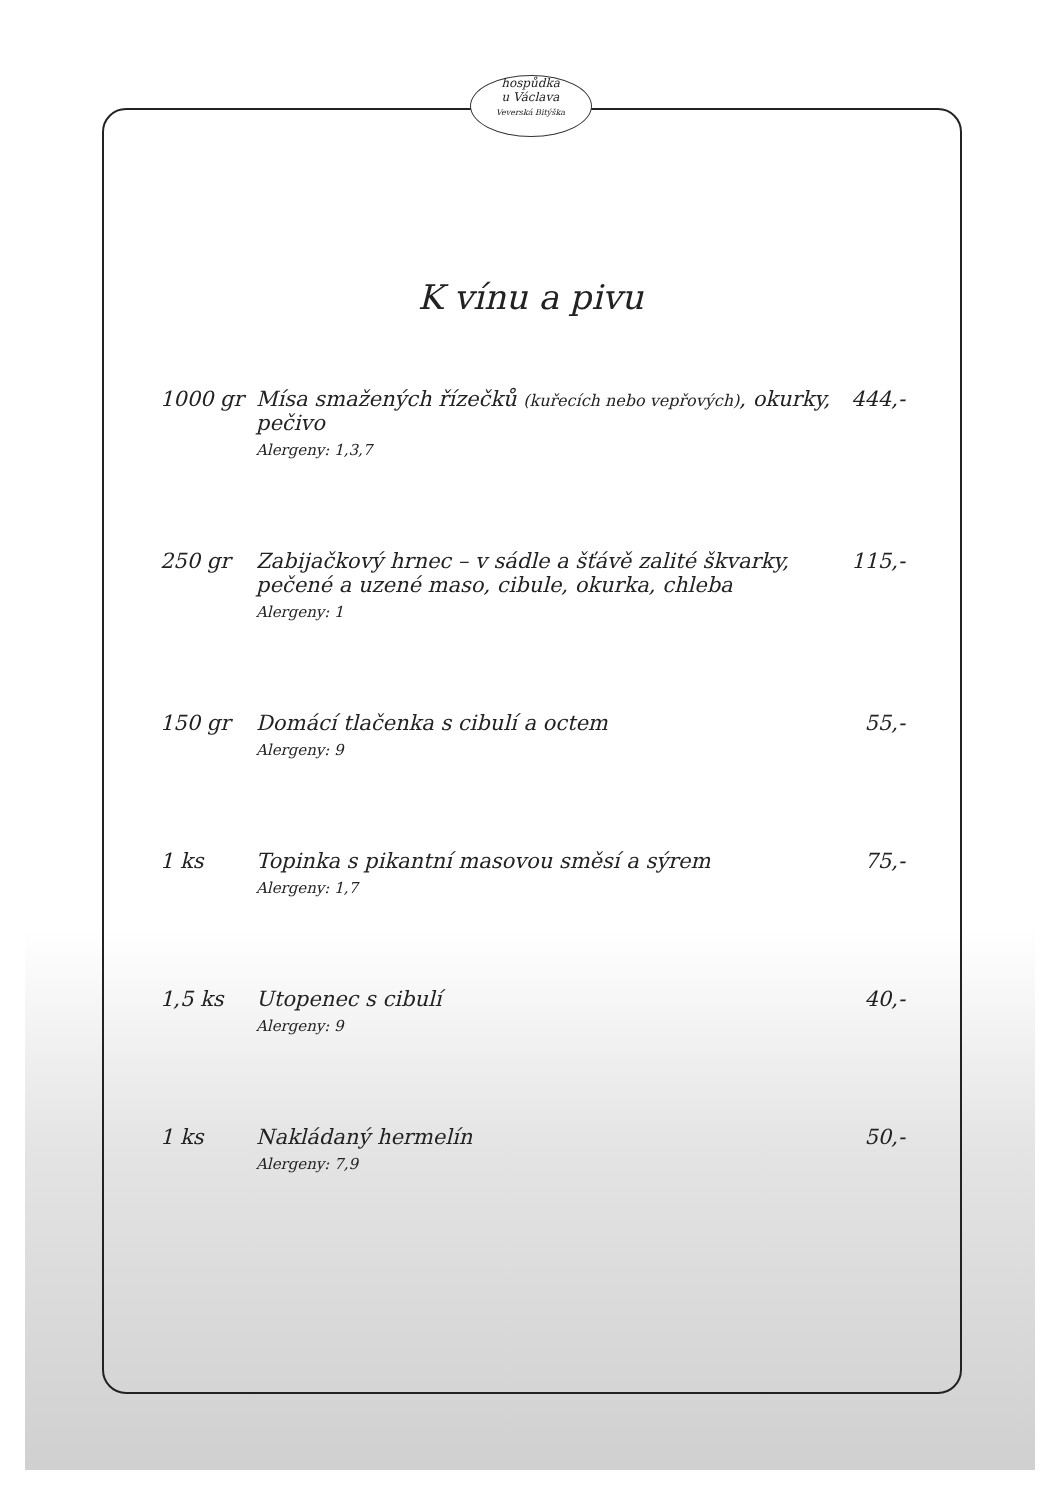hospůdka
u Václava
Veverská Bitýška
K vínu a pivu
| 1000 gr | Mísa smažených řízečků (kuřecích nebo vepřových) , okurky, pečivo Alergeny: 1,3,7 | 444,- |
| 250 gr | Zabijačkový hrnec – v sádle a šťávě zalité škvarky, pečené a uzené maso, cibule, okurka, chleba Alergeny: 1 | 115,- |
| 150 gr | Domácí tlačenka s cibulí a octem Alergeny: 9 | 55,- |
| 1 ks | Topinka s pikantní masovou směsí a sýrem Alergeny: 1,7 | 75,- |
| 1,5 ks | Utopenec s cibulí Alergeny: 9 | 40,- |
| 1 ks | Nakládaný hermelín Alergeny: 7,9 | 50,- |